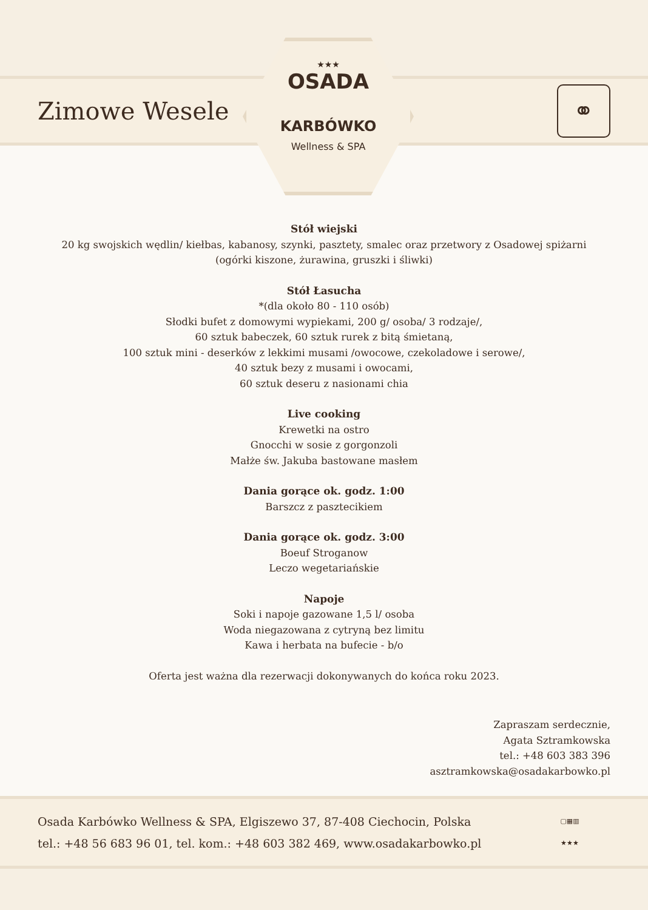Zimowe Wesele
⚭
★★★
OSADA
KARBÓWKO
Wellness & SPA
Stół wiejski
20 kg swojskich wędlin/ kiełbas, kabanosy, szynki, pasztety, smalec oraz przetwory z Osadowej spiżarni
(ogórki kiszone, żurawina, gruszki i śliwki)
Stół Łasucha
*(dla około 80 - 110 osób)
Słodki bufet z domowymi wypiekami, 200 g/ osoba/ 3 rodzaje/,
60 sztuk babeczek, 60 sztuk rurek z bitą śmietaną,
100 sztuk mini - deserków z lekkimi musami /owocowe, czekoladowe i serowe/,
40 sztuk bezy z musami i owocami,
60 sztuk deseru z nasionami chia
Live cooking
Krewetki na ostro
Gnocchi w sosie z gorgonzoli
Małże św. Jakuba bastowane masłem
Dania gorące ok. godz. 1:00
Barszcz z pasztecikiem
Dania gorące ok. godz. 3:00
Boeuf Stroganow
Leczo wegetariańskie
Napoje
Soki i napoje gazowane 1,5 l/ osoba
Woda niegazowana z cytryną bez limitu
Kawa i herbata na bufecie - b/o
Oferta jest ważna dla rezerwacji dokonywanych do końca roku 2023.
Zapraszam serdecznie,
Agata Sztramkowska
tel.: +48 603 383 396
asztramkowska@osadakarbowko.pl
Osada Karbówko Wellness & SPA, Elgiszewo 37, 87-408 Ciechocin, Polska
tel.: +48 56 683 96 01, tel. kom.: +48 603 382 469, www.osadakarbowko.pl
▢▦▥
★★★